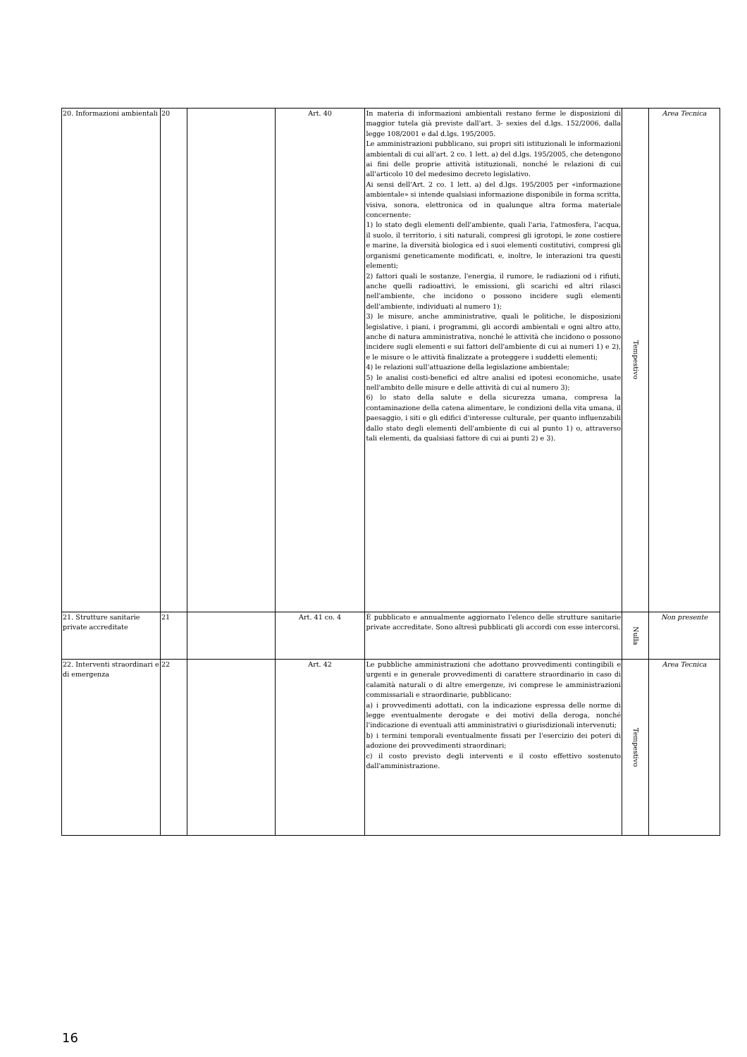| 20. Informazioni ambientali | 20 | | Art. 40 | In materia di informazioni ambientali restano ferme le disposizioni di maggior tutela già previste dall'art. 3- sexies del d.lgs. 152/2006, dalla legge 108/2001 e dal d.lgs. 195/2005. Le amministrazioni pubblicano, sui propri siti istituzionali le informazioni ambientali di cui all'art. 2 co. 1 lett. a) del d.lgs. 195/2005, che detengono ai fini delle proprie attività istituzionali, nonché le relazioni di cui all'articolo 10 del medesimo decreto legislativo. Ai sensi dell'Art. 2 co. 1 lett. a) del d.lgs. 195/2005 per «informazione ambientale» si intende qualsiasi informazione disponibile in forma scritta, visiva, sonora, elettronica od in qualunque altra forma materiale concernente: 1) lo stato degli elementi dell'ambiente, quali l'aria, l'atmosfera, l'acqua, il suolo, il territorio, i siti naturali, compresi gli igrotopi, le zone costiere e marine, la diversità biologica ed i suoi elementi costitutivi, compresi gli organismi geneticamente modificati, e, inoltre, le interazioni tra questi elementi; 2) fattori quali le sostanze, l'energia, il rumore, le radiazioni od i rifiuti, anche quelli radioattivi, le emissioni, gli scarichi ed altri rilasci nell'ambiente, che incidono o possono incidere sugli elementi dell'ambiente, individuati al numero 1); 3) le misure, anche amministrative, quali le politiche, le disposizioni legislative, i piani, i programmi, gli accordi ambientali e ogni altro atto, anche di natura amministrativa, nonché le attività che incidono o possono incidere sugli elementi e sui fattori dell'ambiente di cui ai numeri 1) e 2), e le misure o le attività finalizzate a proteggere i suddetti elementi; 4) le relazioni sull'attuazione della legislazione ambientale; 5) le analisi costi-benefici ed altre analisi ed ipotesi economiche, usate nell'ambito delle misure e delle attività di cui al numero 3); 6) lo stato della salute e della sicurezza umana, compresa la contaminazione della catena alimentare, le condizioni della vita umana, il paesaggio, i siti e gli edifici d'interesse culturale, per quanto influenzabili dallo stato degli elementi dell'ambiente di cui al punto 1) o, attraverso tali elementi, da qualsiasi fattore di cui ai punti 2) e 3). | Tempestivo | Area Tecnica |
| 21. Strutture sanitarie private accreditate | 21 | | Art. 41 co. 4 | È pubblicato e annualmente aggiornato l'elenco delle strutture sanitarie private accreditate. Sono altresì pubblicati gli accordi con esse intercorsi. | Nulla | Non presente |
| 22. Interventi straordinari e di emergenza | 22 | | Art. 42 | Le pubbliche amministrazioni che adottano provvedimenti contingibili e urgenti e in generale provvedimenti di carattere straordinario in caso di calamità naturali o di altre emergenze, ivi comprese le amministrazioni commissariali e straordinarie, pubblicano: a) i provvedimenti adottati, con la indicazione espressa delle norme di legge eventualmente derogate e dei motivi della deroga, nonché l'indicazione di eventuali atti amministrativi o giurisdizionali intervenuti; b) i termini temporali eventualmente fissati per l'esercizio dei poteri di adozione dei provvedimenti straordinari; c) il costo previsto degli interventi e il costo effettivo sostenuto dall'amministrazione. | Tempestivo | Area Tecnica |
16